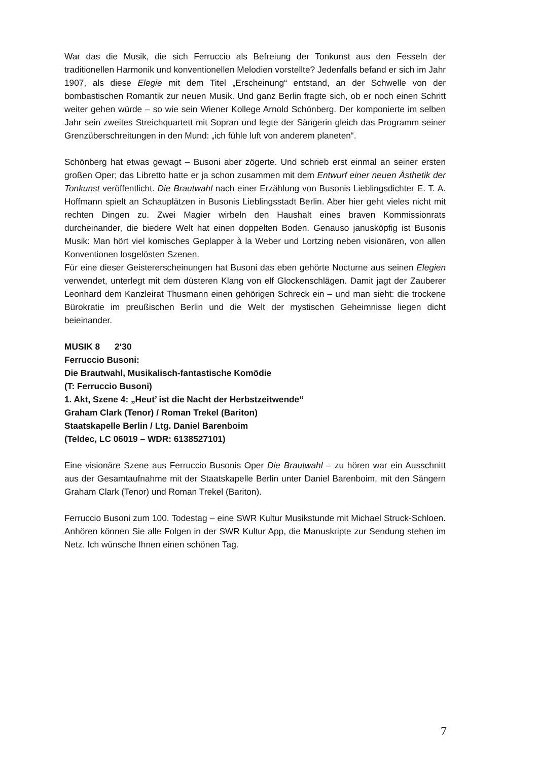War das die Musik, die sich Ferruccio als Befreiung der Tonkunst aus den Fesseln der traditionellen Harmonik und konventionellen Melodien vorstellte? Jedenfalls befand er sich im Jahr 1907, als diese Elegie mit dem Titel „Erscheinung“ entstand, an der Schwelle von der bombastischen Romantik zur neuen Musik. Und ganz Berlin fragte sich, ob er noch einen Schritt weiter gehen würde – so wie sein Wiener Kollege Arnold Schönberg. Der komponierte im selben Jahr sein zweites Streichquartett mit Sopran und legte der Sängerin gleich das Programm seiner Grenzüberschreitungen in den Mund: „ich fühle luft von anderem planeten“.
Schönberg hat etwas gewagt – Busoni aber zögerte. Und schrieb erst einmal an seiner ersten großen Oper; das Libretto hatte er ja schon zusammen mit dem Entwurf einer neuen Ästhetik der Tonkunst veröffentlicht. Die Brautwahl nach einer Erzählung von Busonis Lieblingsdichter E. T. A. Hoffmann spielt an Schauplätzen in Busonis Lieblingsstadt Berlin. Aber hier geht vieles nicht mit rechten Dingen zu. Zwei Magier wirbeln den Haushalt eines braven Kommissionrats durcheinander, die biedere Welt hat einen doppelten Boden. Genauso janusköpfig ist Busonis Musik: Man hört viel komisches Geplapper à la Weber und Lortzing neben visionären, von allen Konventionen losgelösten Szenen.
Für eine dieser Geistererscheinungen hat Busoni das eben gehörte Nocturne aus seinen Elegien verwendet, unterlegt mit dem düsteren Klang von elf Glockenschlägen. Damit jagt der Zauberer Leonhard dem Kanzleirat Thusmann einen gehörigen Schreck ein – und man sieht: die trockene Bürokratie im preußischen Berlin und die Welt der mystischen Geheimnisse liegen dicht beieinander.
MUSIK 8 2‘30
Ferruccio Busoni:
Die Brautwahl, Musikalisch-fantastische Komödie
(T: Ferruccio Busoni)
1. Akt, Szene 4: „Heut’ ist die Nacht der Herbstzeitwende“
Graham Clark (Tenor) / Roman Trekel (Bariton)
Staatskapelle Berlin / Ltg. Daniel Barenboim
(Teldec, LC 06019 – WDR: 6138527101)
Eine visionäre Szene aus Ferruccio Busonis Oper Die Brautwahl – zu hören war ein Ausschnitt aus der Gesamtaufnahme mit der Staatskapelle Berlin unter Daniel Barenboim, mit den Sängern Graham Clark (Tenor) und Roman Trekel (Bariton).
Ferruccio Busoni zum 100. Todestag – eine SWR Kultur Musikstunde mit Michael Struck-Schloen. Anhören können Sie alle Folgen in der SWR Kultur App, die Manuskripte zur Sendung stehen im Netz. Ich wünsche Ihnen einen schönen Tag.
7